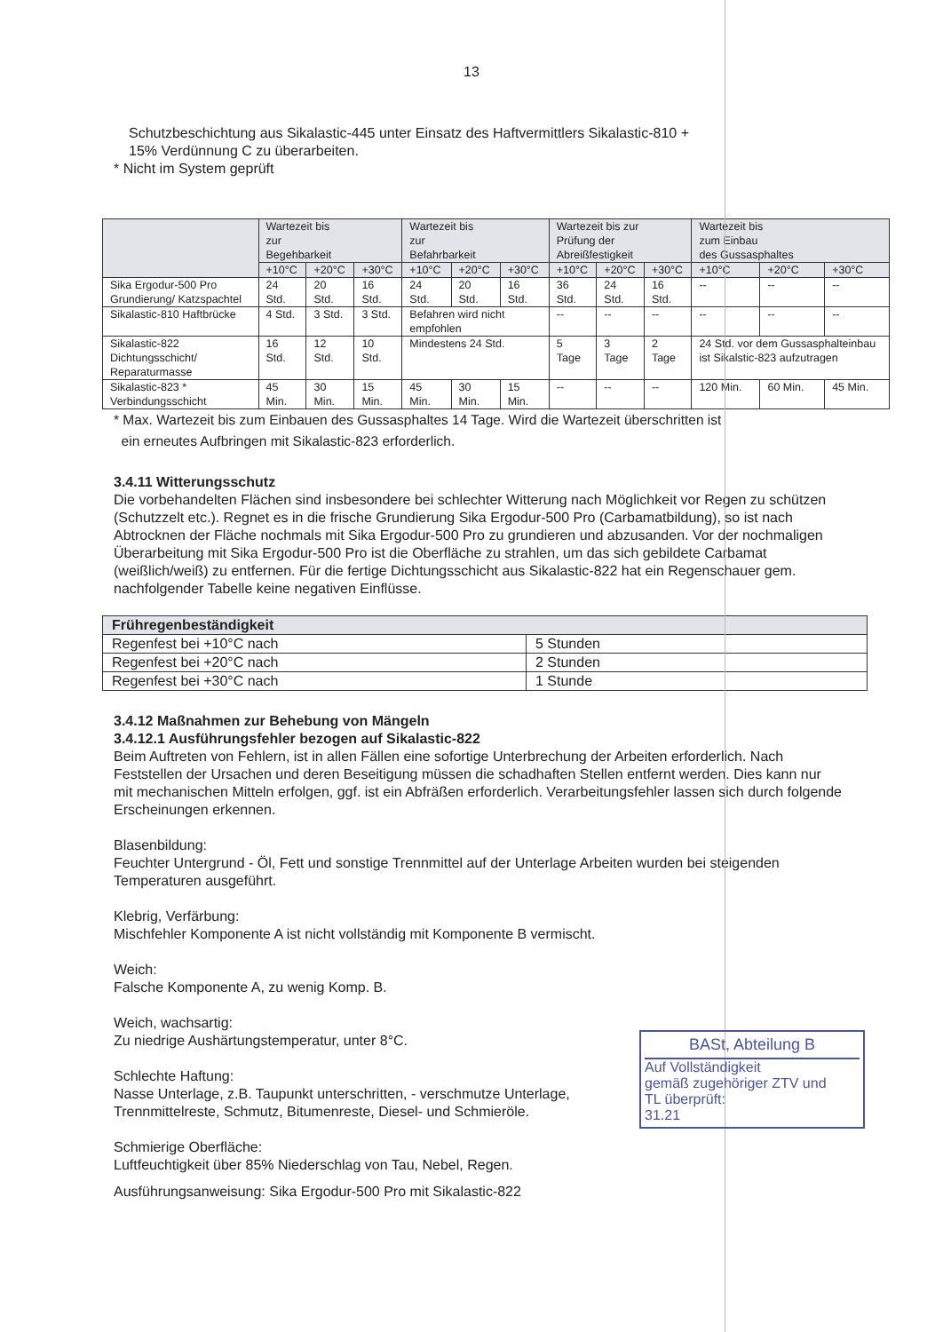13
Schutzbeschichtung aus Sikalastic-445 unter Einsatz des Haftvermittlers Sikalastic-810 +
15% Verdünnung C zu überarbeiten.
* Nicht im System geprüft
| | Wartezeit bis zur Begehbarkeit | | | Wartezeit bis zur Befahrbarkeit | | | Wartezeit bis zur Prüfung der Abreißfestigkeit | | | Wartezeit bis zum Einbau des Gussasphaltes | | |
| --- | --- | --- | --- | --- | --- | --- | --- | --- | --- | --- | --- | --- |
| | +10°C | +20°C | +30°C | +10°C | +20°C | +30°C | +10°C | +20°C | +30°C | +10°C | +20°C | +30°C |
| Sika Ergodur-500 Pro Grundierung/ Katzspachtel | 24 Std. | 20 Std. | 16 Std. | 24 Std. | 20 Std. | 16 Std. | 36 Std. | 24 Std. | 16 Std. | -- | -- | -- |
| Sikalastic-810 Haftbrücke | 4 Std. | 3 Std. | 3 Std. | Befahren wird nicht empfohlen | | | -- | -- | -- | -- | -- | -- |
| Sikalastic-822 Dichtungsschicht/ Reparaturmasse | 16 Std. | 12 Std. | 10 Std. | Mindestens 24 Std. | | | 5 Tage | 3 Tage | 2 Tage | 24 Std. vor dem Gussasphalteinbau ist Sikalstic-823 aufzutragen | | |
| Sikalastic-823 * Verbindungsschicht | 45 Min. | 30 Min. | 15 Min. | 45 Min. | 30 Min. | 15 Min. | -- | -- | -- | 120 Min. | 60 Min. | 45 Min. |
* Max. Wartezeit bis zum Einbauen des Gussasphaltes 14 Tage. Wird die Wartezeit überschritten ist
ein erneutes Aufbringen mit Sikalastic-823 erforderlich.
3.4.11 Witterungsschutz
Die vorbehandelten Flächen sind insbesondere bei schlechter Witterung nach Möglichkeit vor Regen zu schützen (Schutzzelt etc.). Regnet es in die frische Grundierung Sika Ergodur-500 Pro (Carbamatbildung), so ist nach Abtrocknen der Fläche nochmals mit Sika Ergodur-500 Pro zu grundieren und abzusanden. Vor der nochmaligen Überarbeitung mit Sika Ergodur-500 Pro ist die Oberfläche zu strahlen, um das sich gebildete Carbamat (weißlich/weiß) zu entfernen. Für die fertige Dichtungsschicht aus Sikalastic-822 hat ein Regenschauer gem. nachfolgender Tabelle keine negativen Einflüsse.
| Frühregenbeständigkeit | |
| Regenfest bei +10°C nach | 5 Stunden |
| Regenfest bei +20°C nach | 2 Stunden |
| Regenfest bei +30°C nach | 1 Stunde |
3.4.12 Maßnahmen zur Behebung von Mängeln
3.4.12.1 Ausführungsfehler bezogen auf Sikalastic-822
Beim Auftreten von Fehlern, ist in allen Fällen eine sofortige Unterbrechung der Arbeiten erforderlich. Nach Feststellen der Ursachen und deren Beseitigung müssen die schadhaften Stellen entfernt werden. Dies kann nur mit mechanischen Mitteln erfolgen, ggf. ist ein Abfräßen erforderlich. Verarbeitungsfehler lassen sich durch folgende Erscheinungen erkennen.
Blasenbildung:
Feuchter Untergrund - Öl, Fett und sonstige Trennmittel auf der Unterlage Arbeiten wurden bei steigenden Temperaturen ausgeführt.
Klebrig, Verfärbung:
Mischfehler Komponente A ist nicht vollständig mit Komponente B vermischt.
Weich:
Falsche Komponente A, zu wenig Komp. B.
Weich, wachsartig:
Zu niedrige Aushärtungstemperatur, unter 8°C.
Schlechte Haftung:
Nasse Unterlage, z.B. Taupunkt unterschritten, - verschmutze Unterlage,
Trennmittelreste, Schmutz, Bitumenreste, Diesel- und Schmieröle.
Schmierige Oberfläche:
Luftfeuchtigkeit über 85% Niederschlag von Tau, Nebel, Regen.
Ausführungsanweisung: Sika Ergodur-500 Pro mit Sikalastic-822
BASt, Abteilung B
Auf Vollständigkeit
gemäß zugehöriger ZTV und
TL überprüft:
31.21